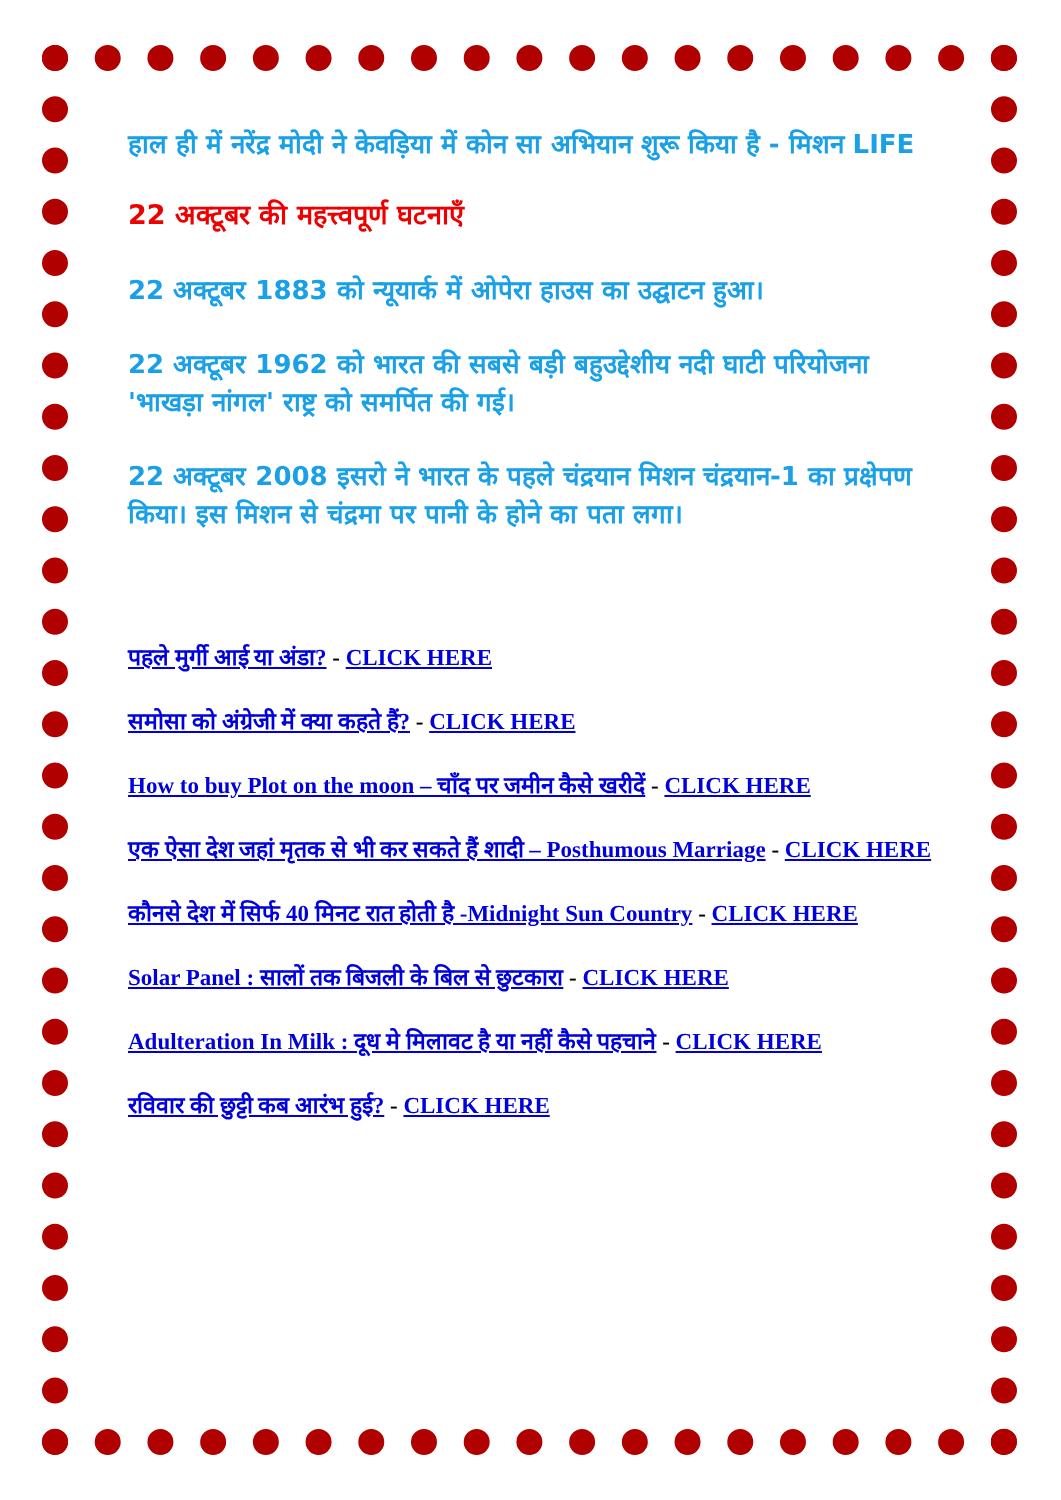हाल ही में नरेंद्र मोदी ने केवड़िया में कोन सा अभियान शुरू किया है - मिशन LIFE
22 अक्टूबर की महत्त्वपूर्ण घटनाएँ
22 अक्टूबर 1883 को न्यूयार्क में ओपेरा हाउस का उद्घाटन हुआ।
22 अक्टूबर 1962 को भारत की सबसे बड़ी बहुउद्देशीय नदी घाटी परियोजना 'भाखड़ा नांगल' राष्ट्र को समर्पित की गई।
22 अक्टूबर 2008 इसरो ने भारत के पहले चंद्रयान मिशन चंद्रयान-1 का प्रक्षेपण किया। इस मिशन से चंद्रमा पर पानी के होने का पता लगा।
पहले मुर्गी आई या अंडा? - CLICK HERE
समोसा को अंग्रेजी में क्या कहते हैं? - CLICK HERE
How to buy Plot on the moon – चाँद पर जमीन कैसे खरीदें - CLICK HERE
एक ऐसा देश जहां मृतक से भी कर सकते हैं शादी – Posthumous Marriage - CLICK HERE
कौनसे देश में सिर्फ 40 मिनट रात होती है -Midnight Sun Country - CLICK HERE
Solar Panel : सालों तक बिजली के बिल से छुटकारा - CLICK HERE
Adulteration In Milk : दूध मे मिलावट है या नहीं कैसे पहचाने - CLICK HERE
रविवार की छुट्टी कब आरंभ हुई? - CLICK HERE